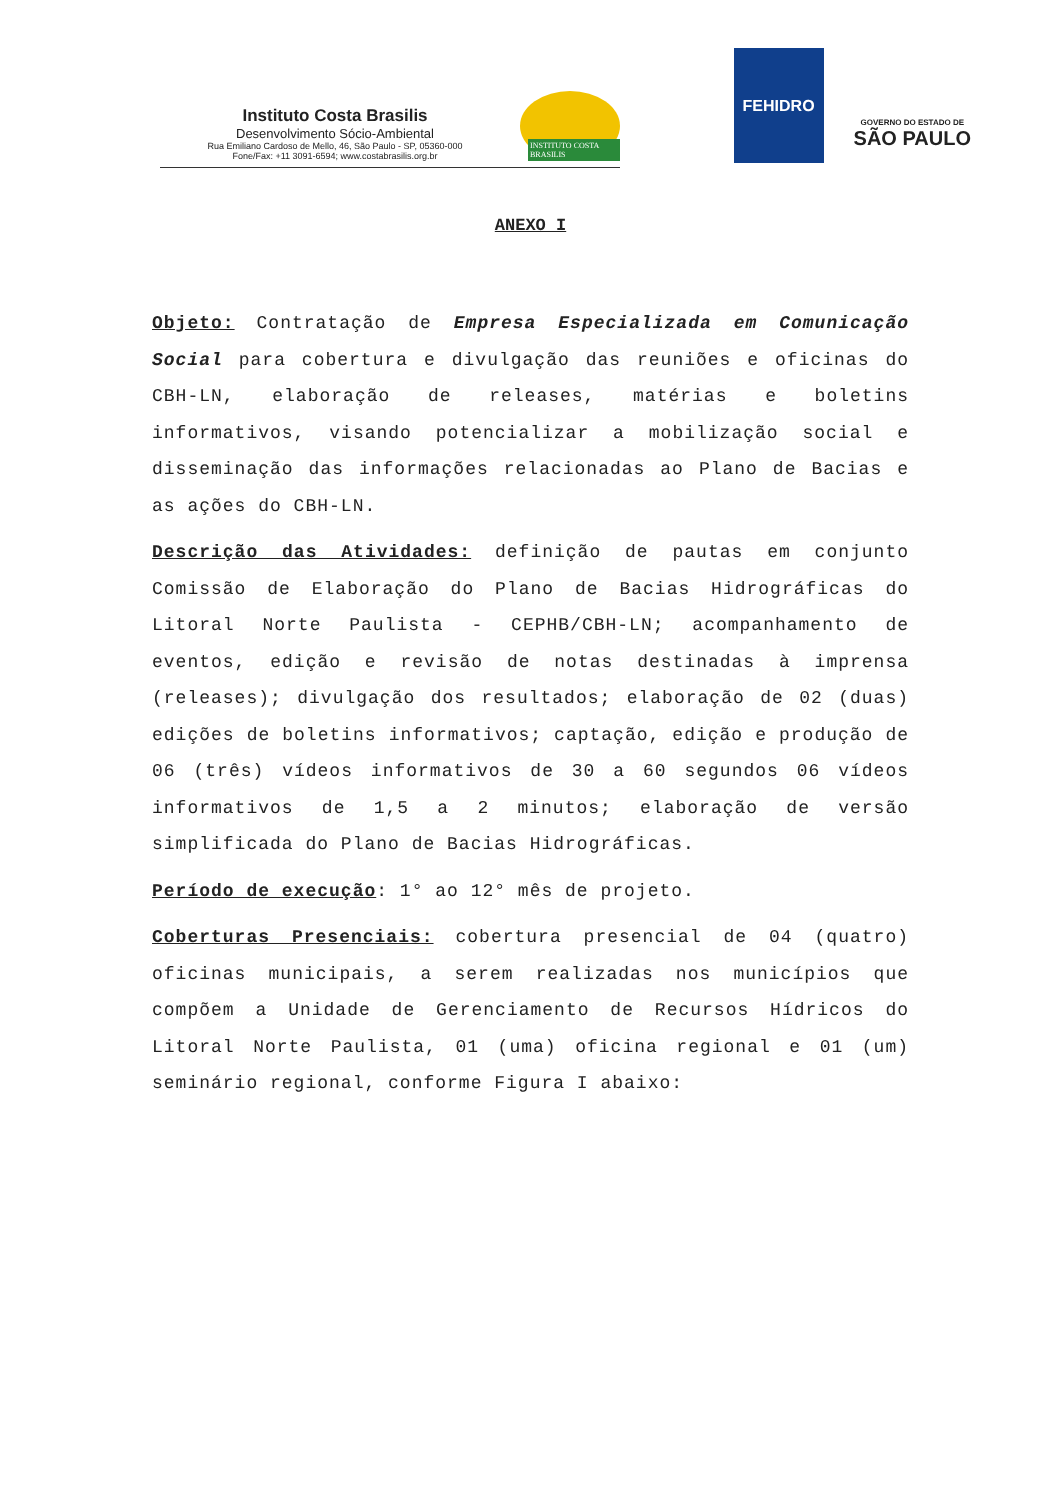Instituto Costa Brasilis
Desenvolvimento Sócio-Ambiental
Rua Emiliano Cardoso de Mello, 46, São Paulo - SP, 05360-000
Fone/Fax: +11 3091-6594; www.costabrasilis.org.br
INSTITUTO COSTA BRASILIS
FEHIDRO
GOVERNO DO ESTADO DE
SÃO PAULO
ANEXO I
Objeto: Contratação de Empresa Especializada em Comunicação Social para cobertura e divulgação das reuniões e oficinas do CBH-LN, elaboração de releases, matérias e boletins informativos, visando potencializar a mobilização social e disseminação das informações relacionadas ao Plano de Bacias e as ações do CBH-LN.
Descrição das Atividades: definição de pautas em conjunto Comissão de Elaboração do Plano de Bacias Hidrográficas do Litoral Norte Paulista - CEPHB/CBH-LN; acompanhamento de eventos, edição e revisão de notas destinadas à imprensa (releases); divulgação dos resultados; elaboração de 02 (duas) edições de boletins informativos; captação, edição e produção de 06 (três) vídeos informativos de 30 a 60 segundos 06 vídeos informativos de 1,5 a 2 minutos; elaboração de versão simplificada do Plano de Bacias Hidrográficas.
Período de execução: 1° ao 12° mês de projeto.
Coberturas Presenciais: cobertura presencial de 04 (quatro) oficinas municipais, a serem realizadas nos municípios que compõem a Unidade de Gerenciamento de Recursos Hídricos do Litoral Norte Paulista, 01 (uma) oficina regional e 01 (um) seminário regional, conforme Figura I abaixo: